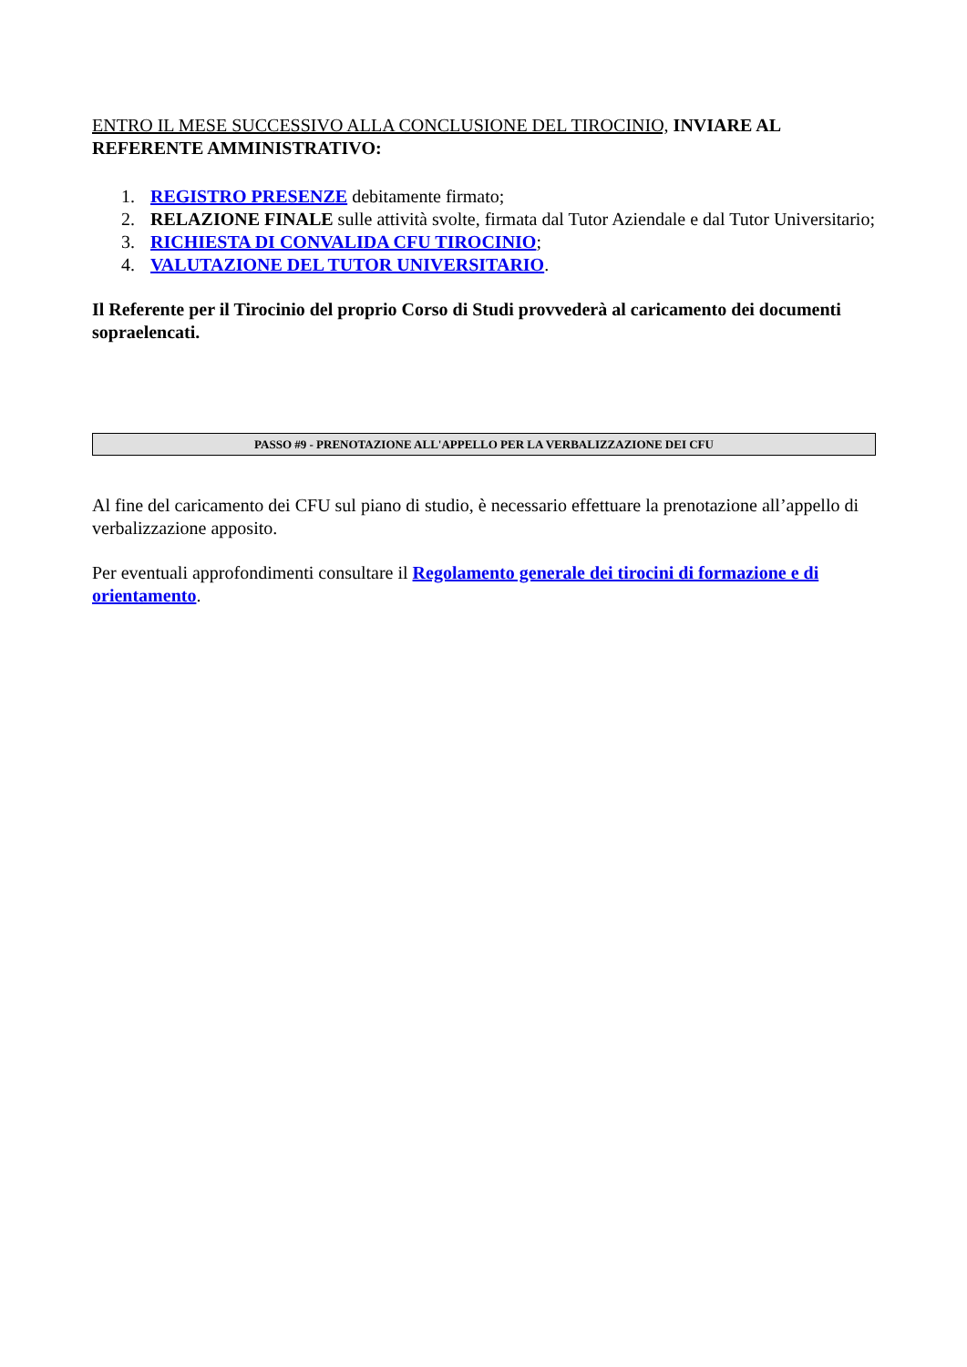ENTRO IL MESE SUCCESSIVO ALLA CONCLUSIONE DEL TIROCINIO, INVIARE AL REFERENTE AMMINISTRATIVO:
1. REGISTRO PRESENZE debitamente firmato;
2. RELAZIONE FINALE sulle attività svolte, firmata dal Tutor Aziendale e dal Tutor Universitario;
3. RICHIESTA DI CONVALIDA CFU TIROCINIO;
4. VALUTAZIONE DEL TUTOR UNIVERSITARIO.
Il Referente per il Tirocinio del proprio Corso di Studi provvederà al caricamento dei documenti sopraelencati.
PASSO #9 - PRENOTAZIONE ALL'APPELLO PER LA VERBALIZZAZIONE DEI CFU
Al fine del caricamento dei CFU sul piano di studio, è necessario effettuare la prenotazione all’appello di verbalizzazione apposito.
Per eventuali approfondimenti consultare il Regolamento generale dei tirocini di formazione e di orientamento.